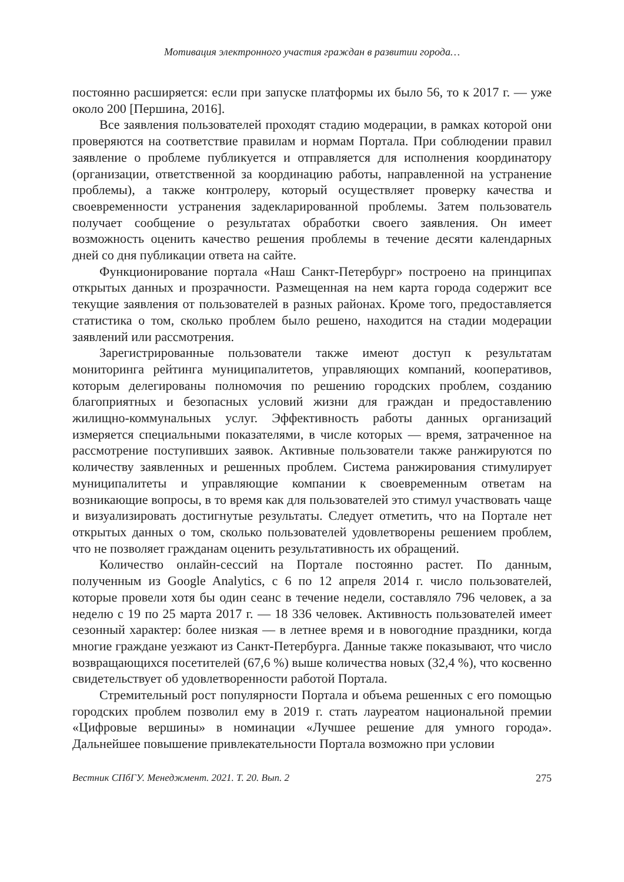Мотивация электронного участия граждан в развитии города…
постоянно расширяется: если при запуске платформы их было 56, то к 2017 г. — уже около 200 [Першина, 2016].
Все заявления пользователей проходят стадию модерации, в рамках которой они проверяются на соответствие правилам и нормам Портала. При соблюдении правил заявление о проблеме публикуется и отправляется для исполнения координатору (организации, ответственной за координацию работы, направленной на устранение проблемы), а также контролеру, который осуществляет проверку качества и своевременности устранения задекларированной проблемы. Затем пользователь получает сообщение о результатах обработки своего заявления. Он имеет возможность оценить качество решения проблемы в течение десяти календарных дней со дня публикации ответа на сайте.
Функционирование портала «Наш Санкт-Петербург» построено на принципах открытых данных и прозрачности. Размещенная на нем карта города содержит все текущие заявления от пользователей в разных районах. Кроме того, предоставляется статистика о том, сколько проблем было решено, находится на стадии модерации заявлений или рассмотрения.
Зарегистрированные пользователи также имеют доступ к результатам мониторинга рейтинга муниципалитетов, управляющих компаний, кооперативов, которым делегированы полномочия по решению городских проблем, созданию благоприятных и безопасных условий жизни для граждан и предоставлению жилищно-коммунальных услуг. Эффективность работы данных организаций измеряется специальными показателями, в числе которых — время, затраченное на рассмотрение поступивших заявок. Активные пользователи также ранжируются по количеству заявленных и решенных проблем. Система ранжирования стимулирует муниципалитеты и управляющие компании к своевременным ответам на возникающие вопросы, в то время как для пользователей это стимул участвовать чаще и визуализировать достигнутые результаты. Следует отметить, что на Портале нет открытых данных о том, сколько пользователей удовлетворены решением проблем, что не позволяет гражданам оценить результативность их обращений.
Количество онлайн-сессий на Портале постоянно растет. По данным, полученным из Google Analytics, с 6 по 12 апреля 2014 г. число пользователей, которые провели хотя бы один сеанс в течение недели, составляло 796 человек, а за неделю с 19 по 25 марта 2017 г. — 18 336 человек. Активность пользователей имеет сезонный характер: более низкая — в летнее время и в новогодние праздники, когда многие граждане уезжают из Санкт-Петербурга. Данные также показывают, что число возвращающихся посетителей (67,6 %) выше количества новых (32,4 %), что косвенно свидетельствует об удовлетворенности работой Портала.
Стремительный рост популярности Портала и объема решенных с его помощью городских проблем позволил ему в 2019 г. стать лауреатом национальной премии «Цифровые вершины» в номинации «Лучшее решение для умного города». Дальнейшее повышение привлекательности Портала возможно при условии
Вестник СПбГУ. Менеджмент. 2021. Т. 20. Вып. 2 275